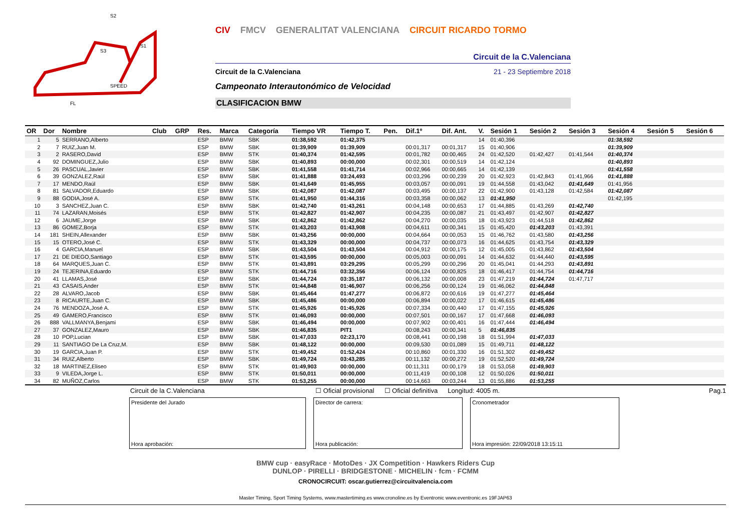SPEED
FL
S2
S1
S3
CIV FMCV GENERALITAT VALENCIANA CIRCUIT RICARDO TORMO
Circuit de la C.Valenciana
Circuit de la C.Valenciana 21 - 23 Septiembre 2018
Campeonato Interautonómico de Velocidad
CLASIFICACION BMW
| OR | Dor | Nombre | Club | GRP | Res. | Marca | Categoría | Tiempo VR | Tiempo T. | Pen. | Dif.1º | Dif. Ant. | V. | Sesión 1 | Sesión 2 | Sesión 3 | Sesión 4 | Sesión 5 | Sesión 6 |
| --- | --- | --- | --- | --- | --- | --- | --- | --- | --- | --- | --- | --- | --- | --- | --- | --- | --- | --- | --- |
| 1 | 5 | SERRANO,Alberto | | | ESP | BMW | SBK | 01:38,592 | 01:42,375 | | | | 14 | 01:40,396 | | | 01:38,592 | | |
| 2 | 7 | RUIZ,Juan M. | | | ESP | BMW | SBK | 01:39,909 | 01:39,909 | | 00:01,317 | 00:01,317 | 15 | 01:40,906 | | | 01:39,909 | | |
| 3 | 2 | RASERO,David | | | ESP | BMW | STK | 01:40,374 | 01:42,595 | | 00:01,782 | 00:00,465 | 24 | 01:42,520 | 01:42,427 | 01:41,544 | 01:40,374 | | |
| 4 | 92 | DOMINGUEZ,Julio | | | ESP | BMW | SBK | 01:40,893 | 00:00,000 | | 00:02,301 | 00:00,519 | 14 | 01:42,124 | | | 01:40,893 | | |
| 5 | 26 | PASCUAL,Javier | | | ESP | BMW | SBK | 01:41,558 | 01:41,714 | | 00:02,966 | 00:00,665 | 14 | 01:42,139 | | | 01:41,558 | | |
| 6 | 39 | GONZALEZ,Raúl | | | ESP | BMW | SBK | 01:41,888 | 03:24,493 | | 00:03,296 | 00:00,239 | 20 | 01:42,923 | 01:42,843 | 01:41,966 | 01:41,888 | | |
| 7 | 17 | MENDO,Raúl | | | ESP | BMW | SBK | 01:41,649 | 01:45,955 | | 00:03,057 | 00:00,091 | 19 | 01:44,558 | 01:43,042 | 01:41,649 | 01:41,956 | | |
| 8 | 81 | SALVADOR,Eduardo | | | ESP | BMW | SBK | 01:42,087 | 01:42,087 | | 00:03,495 | 00:00,137 | 22 | 01:42,900 | 01:43,128 | 01:42,584 | 01:42,087 | | |
| 9 | 88 | GODIA,José A. | | | ESP | BMW | STK | 01:41,950 | 01:44,316 | | 00:03,358 | 00:00,062 | 13 | 01:41,950 | | | 01:42,195 | | |
| 10 | 3 | SANCHEZ,Juan C. | | | ESP | BMW | SBK | 01:42,740 | 01:43,261 | | 00:04,148 | 00:00,653 | 17 | 01:44,885 | 01:43,269 | 01:42,740 | | | |
| 11 | 74 | LAZARAN,Moisés | | | ESP | BMW | STK | 01:42,827 | 01:42,907 | | 00:04,235 | 00:00,087 | 21 | 01:43,497 | 01:42,907 | 01:42,827 | | | |
| 12 | 6 | JAUME,Jorge | | | ESP | BMW | SBK | 01:42,862 | 01:42,862 | | 00:04,270 | 00:00,035 | 18 | 01:43,923 | 01:44,518 | 01:42,862 | | | |
| 13 | 86 | GOMEZ,Borja | | | ESP | BMW | STK | 01:43,203 | 01:43,908 | | 00:04,611 | 00:00,341 | 15 | 01:45,420 | 01:43,203 | 01:43,391 | | | |
| 14 | 181 | SHEIN,Allexander | | | ESP | BMW | SBK | 01:43,256 | 00:00,000 | | 00:04,664 | 00:00,053 | 15 | 01:46,762 | 01:43,580 | 01:43,256 | | | |
| 15 | 15 | OTERO,José C. | | | ESP | BMW | STK | 01:43,329 | 00:00,000 | | 00:04,737 | 00:00,073 | 16 | 01:44,625 | 01:43,754 | 01:43,329 | | | |
| 16 | 4 | GARCIA,Manuel | | | ESP | BMW | SBK | 01:43,504 | 01:43,504 | | 00:04,912 | 00:00,175 | 12 | 01:45,005 | 01:43,862 | 01:43,504 | | | |
| 17 | 21 | DE DIEGO,Santiago | | | ESP | BMW | STK | 01:43,595 | 00:00,000 | | 00:05,003 | 00:00,091 | 14 | 01:44,632 | 01:44,440 | 01:43,595 | | | |
| 18 | 64 | MARQUES,Juan C. | | | ESP | BMW | STK | 01:43,891 | 03:29,295 | | 00:05,299 | 00:00,296 | 20 | 01:45,041 | 01:44,293 | 01:43,891 | | | |
| 19 | 24 | TEJERINA,Eduardo | | | ESP | BMW | STK | 01:44,716 | 03:32,356 | | 00:06,124 | 00:00,825 | 18 | 01:46,417 | 01:44,754 | 01:44,716 | | | |
| 20 | 41 | LLAMAS,José | | | ESP | BMW | SBK | 01:44,724 | 03:35,187 | | 00:06,132 | 00:00,008 | 23 | 01:47,219 | 01:44,724 | 01:47,717 | | | |
| 21 | 43 | CASAIS,Ander | | | ESP | BMW | STK | 01:44,848 | 01:46,907 | | 00:06,256 | 00:00,124 | 19 | 01:46,062 | 01:44,848 | | | | |
| 22 | 28 | ALVARO,Jacob | | | ESP | BMW | SBK | 01:45,464 | 01:47,277 | | 00:06,872 | 00:00,616 | 19 | 01:47,277 | 01:45,464 | | | | |
| 23 | 8 | RICAURTE,Juan C. | | | ESP | BMW | SBK | 01:45,486 | 00:00,000 | | 00:06,894 | 00:00,022 | 17 | 01:46,615 | 01:45,486 | | | | |
| 24 | 76 | MENDOZA,José A. | | | ESP | BMW | STK | 01:45,926 | 01:45,926 | | 00:07,334 | 00:00,440 | 17 | 01:47,155 | 01:45,926 | | | | |
| 25 | 49 | GAMERO,Francisco | | | ESP | BMW | STK | 01:46,093 | 00:00,000 | | 00:07,501 | 00:00,167 | 17 | 01:47,668 | 01:46,093 | | | | |
| 26 | 888 | VALLMANYA,Benjami | | | ESP | BMW | SBK | 01:46,494 | 00:00,000 | | 00:07,902 | 00:00,401 | 16 | 01:47,444 | 01:46,494 | | | | |
| 27 | 37 | GONZALEZ,Mauro | | | ESP | BMW | SBK | 01:46,835 | PIT1 | | 00:08,243 | 00:00,341 | 5 | 01:46,835 | | | | | |
| 28 | 10 | POP,Lucian | | | ESP | BMW | SBK | 01:47,033 | 02:23,170 | | 00:08,441 | 00:00,198 | 18 | 01:51,994 | 01:47,033 | | | | |
| 29 | 11 | SANTIAGO De La Cruz,M. | | | ESP | BMW | SBK | 01:48,122 | 00:00,000 | | 00:09,530 | 00:01,089 | 15 | 01:49,711 | 01:48,122 | | | | |
| 30 | 19 | GARCIA,Juan P. | | | ESP | BMW | STK | 01:49,452 | 01:52,424 | | 00:10,860 | 00:01,330 | 16 | 01:51,302 | 01:49,452 | | | | |
| 31 | 34 | RUIZ,Alberto | | | ESP | BMW | SBK | 01:49,724 | 03:43,285 | | 00:11,132 | 00:00,272 | 19 | 01:52,520 | 01:49,724 | | | | |
| 32 | 18 | MARTINEZ,Eliseo | | | ESP | BMW | STK | 01:49,903 | 00:00,000 | | 00:11,311 | 00:00,179 | 18 | 01:53,058 | 01:49,903 | | | | |
| 33 | 9 | VILEDA,Jorge L. | | | ESP | BMW | STK | 01:50,011 | 00:00,000 | | 00:11,419 | 00:00,108 | 12 | 01:50,026 | 01:50,011 | | | | |
| 34 | 82 | MUÑOZ,Carlos | | | ESP | BMW | STK | 01:53,255 | 00:00,000 | | 00:14,663 | 00:03,244 | 13 | 01:55,886 | 01:53,255 | | | | |
Circuit de la C.Valenciana ☐ Oficial provisional ☐ Oficial definitiva Longitud: 4005 m. Pag.1
Presidente del Jurado
Hora aprobación:
Director de carrera:
Hora publicación:
Cronometrador
Hora impresión: 22/09/2018 13:15:11
BMW cup · easyRace · MotoDes · JX Competition · Hawkers Riders Cup
DUNLOP · PIRELLI · BRIDGESTONE · MICHELIN · fcm · FCMM
CRONOCIRCUIT: oscar.gutierrez@circuitvalencia.com
Master Timing, Sport Timing Systems, www.mastertiming.es www.cronoline.es by Eventronic www.eventronic.es 19FJAP63